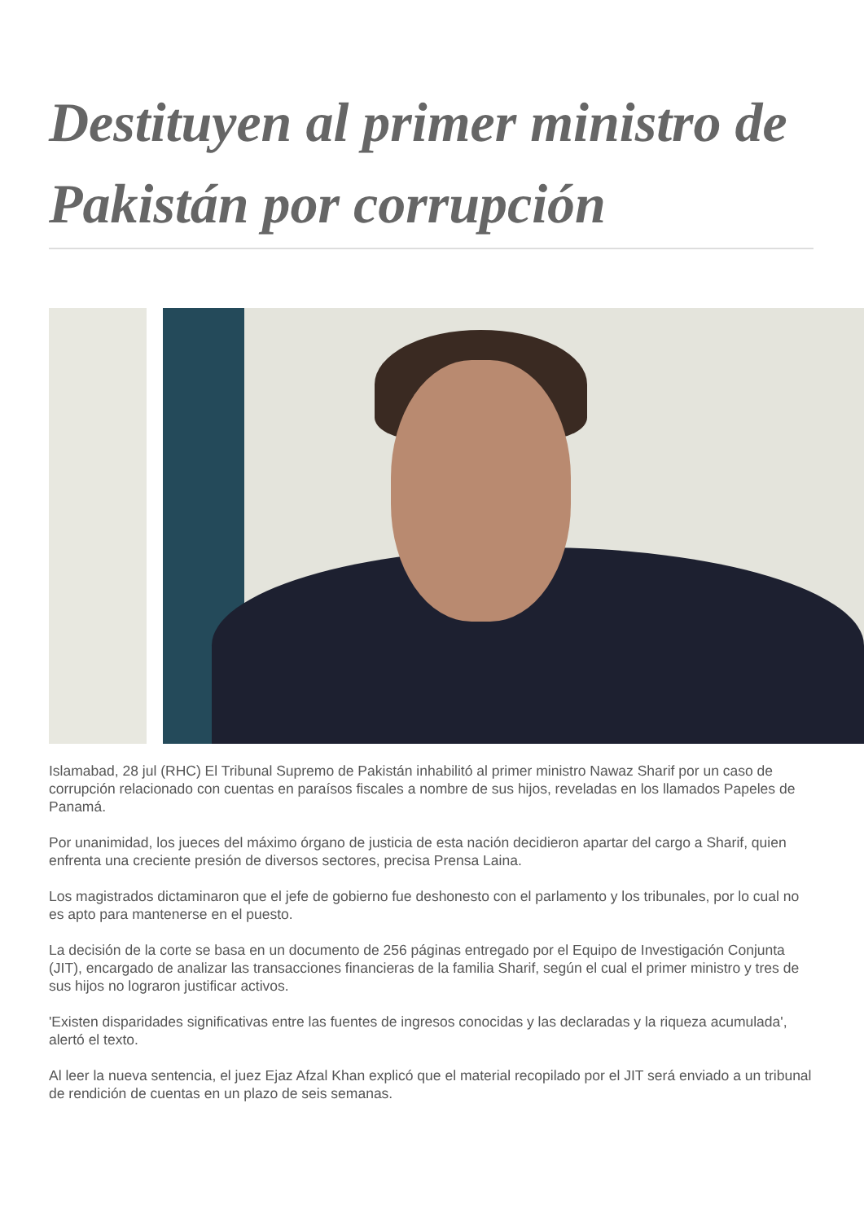Destituyen al primer ministro de Pakistán por corrupción
Islamabad, 28 jul (RHC) El Tribunal Supremo de Pakistán inhabilitó al primer ministro Nawaz Sharif por un caso de corrupción relacionado con cuentas en paraísos fiscales a nombre de sus hijos, reveladas en los llamados Papeles de Panamá.
Por unanimidad, los jueces del máximo órgano de justicia de esta nación decidieron apartar del cargo a Sharif, quien enfrenta una creciente presión de diversos sectores, precisa Prensa Laina.
Los magistrados dictaminaron que el jefe de gobierno fue deshonesto con el parlamento y los tribunales, por lo cual no es apto para mantenerse en el puesto.
La decisión de la corte se basa en un documento de 256 páginas entregado por el Equipo de Investigación Conjunta (JIT), encargado de analizar las transacciones financieras de la familia Sharif, según el cual el primer ministro y tres de sus hijos no lograron justificar activos.
'Existen disparidades significativas entre las fuentes de ingresos conocidas y las declaradas y la riqueza acumulada', alertó el texto.
Al leer la nueva sentencia, el juez Ejaz Afzal Khan explicó que el material recopilado por el JIT será enviado a un tribunal de rendición de cuentas en un plazo de seis semanas.